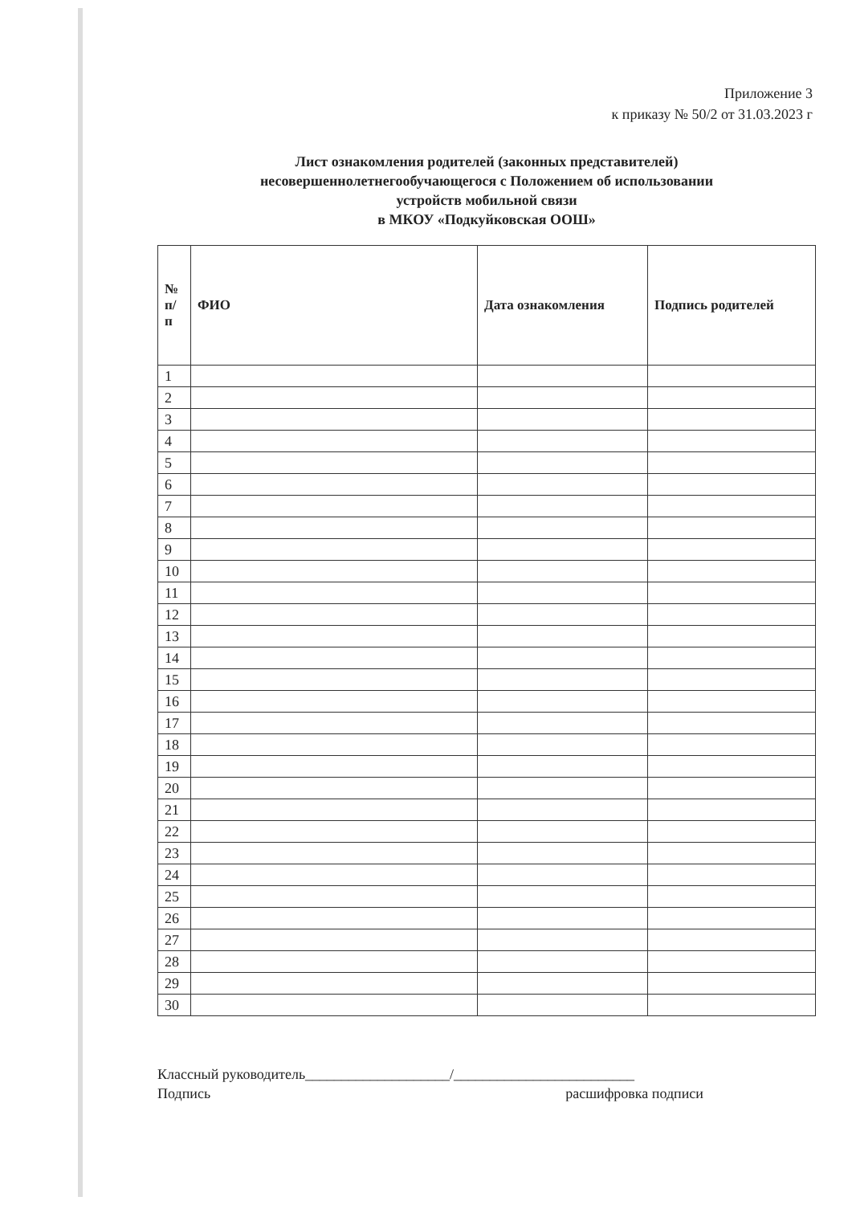Приложение 3
к приказу № 50/2 от 31.03.2023 г
Лист ознакомления родителей (законных представителей)
несовершеннолетнегообучающегося с Положением об использовании
устройств мобильной связи
в МКОУ «Подкуйковская ООШ»
| № п/ п | ФИО | Дата ознакомления | Подпись родителей |
| --- | --- | --- | --- |
| 1 | | | |
| 2 | | | |
| 3 | | | |
| 4 | | | |
| 5 | | | |
| 6 | | | |
| 7 | | | |
| 8 | | | |
| 9 | | | |
| 10 | | | |
| 11 | | | |
| 12 | | | |
| 13 | | | |
| 14 | | | |
| 15 | | | |
| 16 | | | |
| 17 | | | |
| 18 | | | |
| 19 | | | |
| 20 | | | |
| 21 | | | |
| 22 | | | |
| 23 | | | |
| 24 | | | |
| 25 | | | |
| 26 | | | |
| 27 | | | |
| 28 | | | |
| 29 | | | |
| 30 | | | |
Классный руководитель____________________/_________________________
Подпись расшифровка подписи